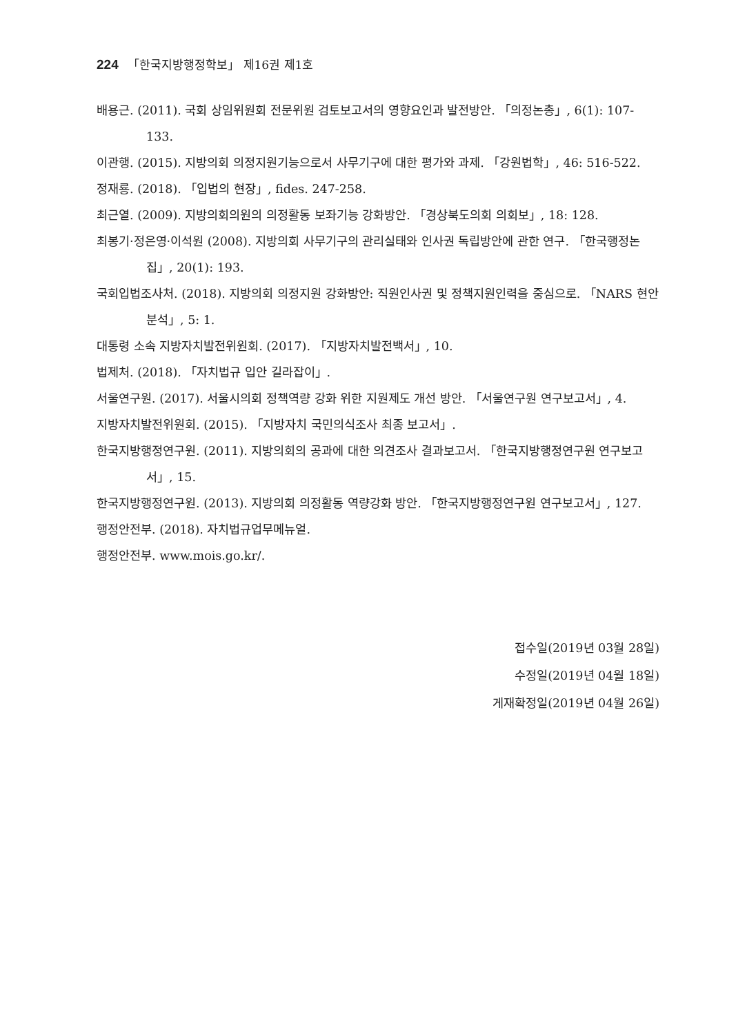224 「한국지방행정학보」 제16권 제1호
배용근. (2011). 국회 상임위원회 전문위원 검토보고서의 영향요인과 발전방안. 「의정논총」, 6(1): 107-133.
이관행. (2015). 지방의회 의정지원기능으로서 사무기구에 대한 평가와 과제. 「강원법학」, 46: 516-522.
정재룡. (2018). 「입법의 현장」, fides. 247-258.
최근열. (2009). 지방의회의원의 의정활동 보좌기능 강화방안. 「경상북도의회 의회보」, 18: 128.
최봉기·정은영·이석원 (2008). 지방의회 사무기구의 관리실태와 인사권 독립방안에 관한 연구. 「한국행정논집」, 20(1): 193.
국회입법조사처. (2018). 지방의회 의정지원 강화방안: 직원인사권 및 정책지원인력을 중심으로. 「NARS 현안분석」, 5: 1.
대통령 소속 지방자치발전위원회. (2017). 「지방자치발전백서」, 10.
법제처. (2018). 「자치법규 입안 길라잡이」.
서울연구원. (2017). 서울시의회 정책역량 강화 위한 지원제도 개선 방안. 「서울연구원 연구보고서」, 4.
지방자치발전위원회. (2015). 「지방자치 국민의식조사 최종 보고서」.
한국지방행정연구원. (2011). 지방의회의 공과에 대한 의견조사 결과보고서. 「한국지방행정연구원 연구보고서」, 15.
한국지방행정연구원. (2013). 지방의회 의정활동 역량강화 방안. 「한국지방행정연구원 연구보고서」, 127.
행정안전부. (2018). 자치법규업무메뉴얼.
행정안전부. www.mois.go.kr/.
접수일(2019년 03월 28일)
수정일(2019년 04월 18일)
게재확정일(2019년 04월 26일)